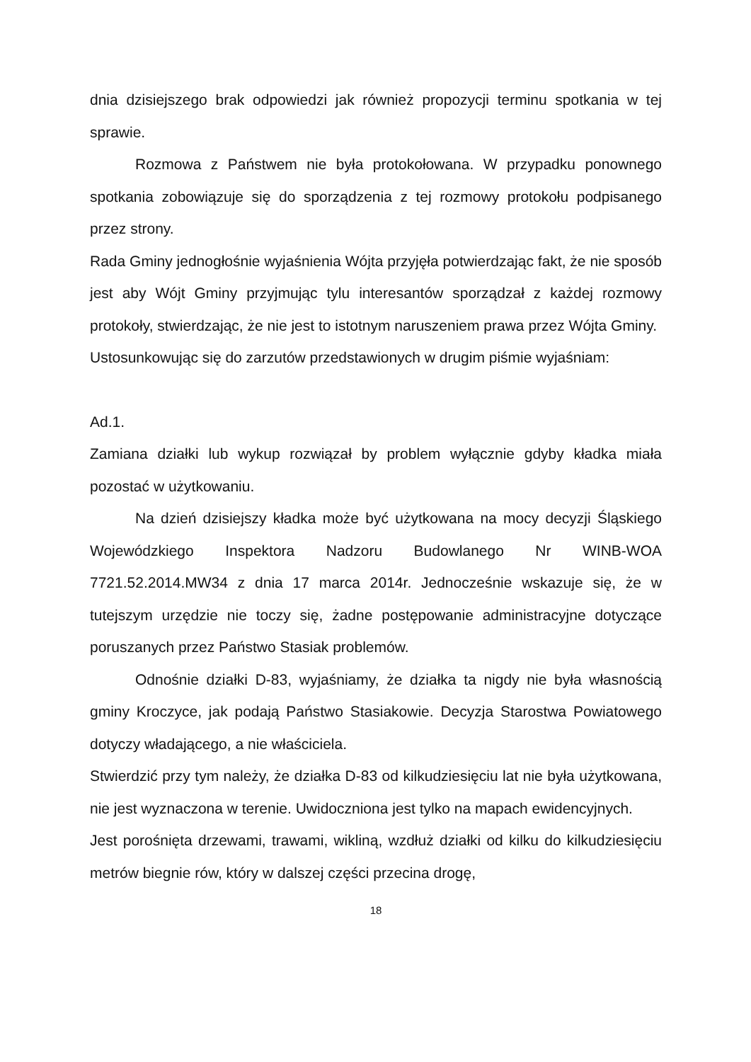dnia dzisiejszego brak odpowiedzi jak również propozycji terminu spotkania w tej sprawie.
Rozmowa z Państwem nie była protokołowana. W przypadku ponownego spotkania zobowiązuje się do sporządzenia z tej rozmowy protokołu podpisanego przez strony.
Rada Gminy jednogłośnie wyjaśnienia Wójta przyjęła potwierdzając fakt, że nie sposób jest aby Wójt Gminy przyjmując tylu interesantów sporządzał z każdej rozmowy protokoły, stwierdzając, że nie jest to istotnym naruszeniem prawa przez Wójta Gminy.
Ustosunkowując się do zarzutów przedstawionych w drugim piśmie wyjaśniam:
Ad.1.
Zamiana działki lub wykup rozwiązał by problem wyłącznie gdyby kładka miała pozostać w użytkowaniu.
Na dzień dzisiejszy kładka może być użytkowana na mocy decyzji Śląskiego Wojewódzkiego Inspektora Nadzoru Budowlanego Nr WINB-WOA 7721.52.2014.MW34 z dnia 17 marca 2014r. Jednocześnie wskazuje się, że w tutejszym urzędzie nie toczy się, żadne postępowanie administracyjne dotyczące poruszanych przez Państwo Stasiak problemów.
Odnośnie działki D-83, wyjaśniamy, że działka ta nigdy nie była własnością gminy Kroczyce, jak podają Państwo Stasiakowie. Decyzja Starostwa Powiatowego dotyczy władającego, a nie właściciela.
Stwierdzić przy tym należy, że działka D-83 od kilkudziesięciu lat nie była użytkowana, nie jest wyznaczona w terenie. Uwidoczniona jest tylko na mapach ewidencyjnych.
Jest porośnięta drzewami, trawami, wikliną, wzdłuż działki od kilku do kilkudziesięciu metrów biegnie rów, który w dalszej części przecina drogę,
18